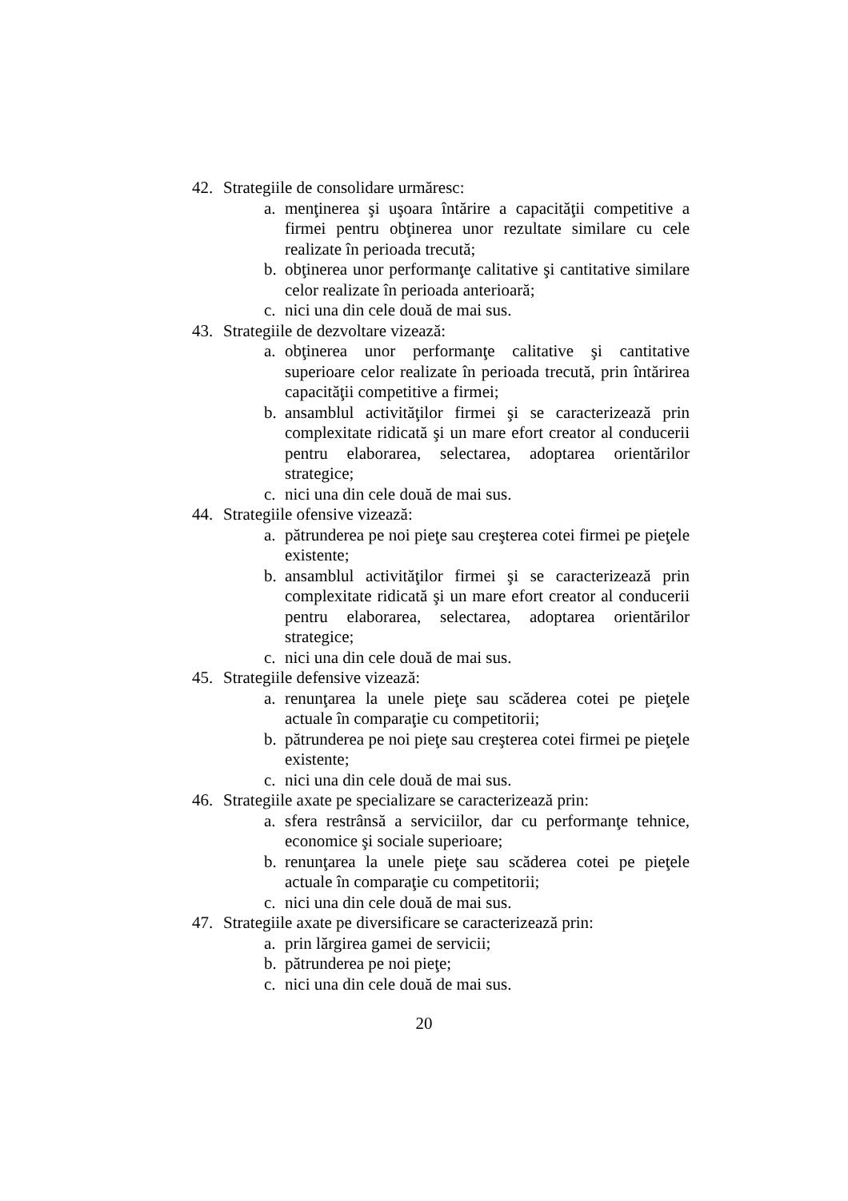42. Strategiile de consolidare urmăresc:
a. menţinerea şi uşoara întărire a capacităţii competitive a firmei pentru obţinerea unor rezultate similare cu cele realizate în perioada trecută;
b. obţinerea unor performanţe calitative şi cantitative similare celor realizate în perioada anterioară;
c. nici una din cele două de mai sus.
43. Strategiile de dezvoltare vizează:
a. obţinerea unor performanţe calitative şi cantitative superioare celor realizate în perioada trecută, prin întărirea capacităţii competitive a firmei;
b. ansamblul activităţilor firmei şi se caracterizează prin complexitate ridicată şi un mare efort creator al conducerii pentru elaborarea, selectarea, adoptarea orientărilor strategice;
c. nici una din cele două de mai sus.
44. Strategiile ofensive vizează:
a. pătrunderea pe noi pieţe sau creşterea cotei firmei pe pieţele existente;
b. ansamblul activităţilor firmei şi se caracterizează prin complexitate ridicată şi un mare efort creator al conducerii pentru elaborarea, selectarea, adoptarea orientărilor strategice;
c. nici una din cele două de mai sus.
45. Strategiile defensive vizează:
a. renunţarea la unele pieţe sau scăderea cotei pe pieţele actuale în comparaţie cu competitorii;
b. pătrunderea pe noi pieţe sau creşterea cotei firmei pe pieţele existente;
c. nici una din cele două de mai sus.
46. Strategiile axate pe specializare se caracterizează prin:
a. sfera restrânsă a serviciilor, dar cu performanţe tehnice, economice şi sociale superioare;
b. renunţarea la unele pieţe sau scăderea cotei pe pieţele actuale în comparaţie cu competitorii;
c. nici una din cele două de mai sus.
47. Strategiile axate pe diversificare se caracterizează prin:
a. prin lărgirea gamei de servicii;
b. pătrunderea pe noi pieţe;
c. nici una din cele două de mai sus.
20